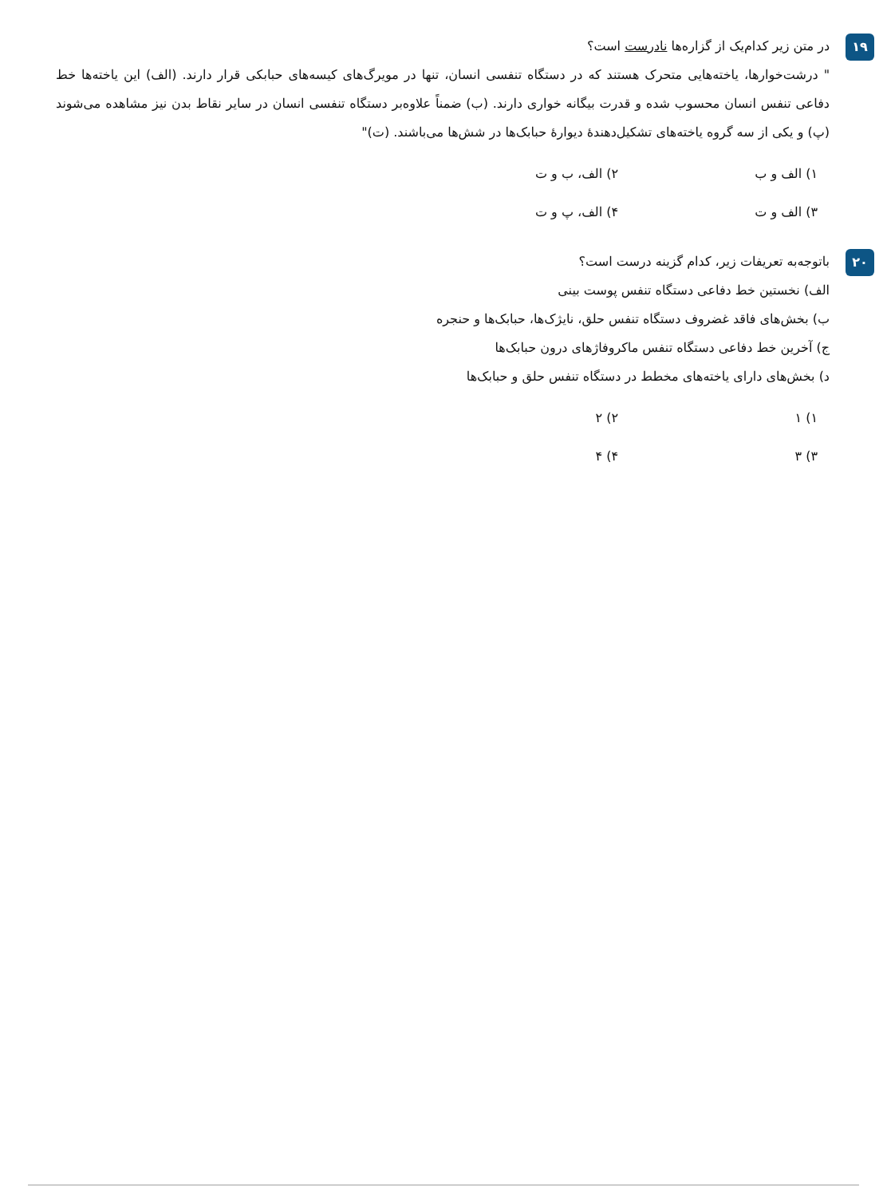۱۹
در متن زیر کدام‌یک از گزاره‌ها نادرست است؟
" درشت‌خوارها، یاخته‌هایی متحرک هستند که در دستگاه تنفسی انسان، تنها در مویرگ‌های کیسه‌های حبابکی قرار دارند. (الف) این یاخته‌ها خط دفاعی تنفس انسان محسوب شده و قدرت بیگانه خواری دارند. (ب) ضمناً علاوه‌بر دستگاه تنفسی انسان در سایر نقاط بدن نیز مشاهده می‌شوند (پ) و یکی از سه گروه یاخته‌های تشکیل‌دهندهٔ دیوارهٔ حبابک‌ها در شش‌ها می‌باشند. (ت)"
۱) الف و ب
۲) الف، ب و ت
۳) الف و ت
۴) الف، پ و ت
۲۰
باتوجه‌به تعریفات زیر، کدام گزینه درست است؟
الف) نخستین خط دفاعی دستگاه تنفس پوست بینی
ب) بخش‌های فاقد غضروف دستگاه تنفس حلق، نایژک‌ها، حبابک‌ها و حنجره
ج) آخرین خط دفاعی دستگاه تنفس ماکروفاژهای درون حبابک‌ها
د) بخش‌های دارای یاخته‌های مخطط در دستگاه تنفس حلق و حبابک‌ها
۱) ۱
۲) ۲
۳) ۳
۴) ۴